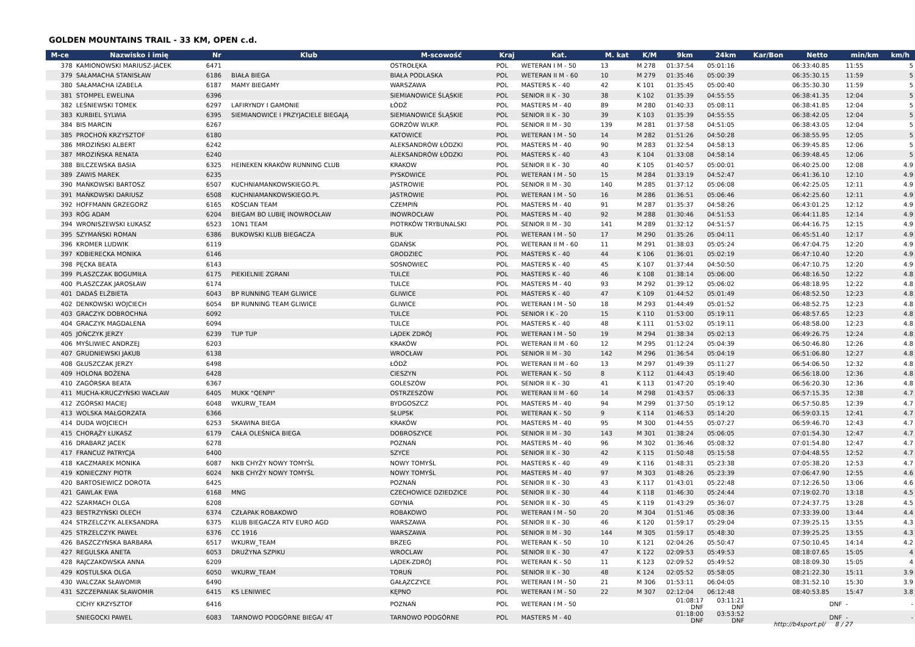GOLDEN MOUNTAINS TRAIL - 33 KM, OPEN c.d.
| M-ce | Nazwisko i imię | Nr | Klub | M-scowość | Kraj | Kat. | M. kat | K/M | 9km | 24km | Kar/Bon | Netto | min/km | km/h |
| --- | --- | --- | --- | --- | --- | --- | --- | --- | --- | --- | --- | --- | --- | --- |
| 378 | KAMIONOWSKI MARIUSZ-JACEK | 6471 | | OSTROŁĘKA | POL | WETERAN I M - 50 | 13 | M 278 | 01:37:54 | 05:01:16 | | 06:33:40.85 | 11:55 | 5 |
| 379 | SAŁAMACHA STANISŁAW | 6186 | BIAŁA BIEGA | BIAŁA PODLASKA | POL | WETERAN II M - 60 | 10 | M 279 | 01:35:46 | 05:00:39 | | 06:35:30.15 | 11:59 | 5 |
| 380 | SAŁAMACHA IZABELA | 6187 | MAMY BIEGAMY | WARSZAWA | POL | MASTERS K - 40 | 42 | K 101 | 01:35:45 | 05:00:40 | | 06:35:30.30 | 11:59 | 5 |
| 381 | STOMPEL EWELINA | 6396 | | SIEMIANOWICE ŚLĄSKIE | POL | SENIOR II K - 30 | 38 | K 102 | 01:35:39 | 04:55:55 | | 06:38:41.35 | 12:04 | 5 |
| 382 | LEŚNIEWSKI TOMEK | 6297 | LAFIRYNDY I GAMONIE | ŁÓDŹ | POL | MASTERS M - 40 | 89 | M 280 | 01:40:33 | 05:08:11 | | 06:38:41.85 | 12:04 | 5 |
| 383 | KURBIEL SYLWIA | 6395 | SIEMIANOWICE I PRZYJACIELE BIEGAJĄ | SIEMIANOWICE ŚLĄSKIE | POL | SENIOR II K - 30 | 39 | K 103 | 01:35:39 | 04:55:55 | | 06:38:42.05 | 12:04 | 5 |
| 384 | BIS MARCIN | 6267 | | GORZÓW WLKP. | POL | SENIOR II M - 30 | 139 | M 281 | 01:37:58 | 04:51:05 | | 06:38:43.05 | 12:04 | 5 |
| 385 | PROCHOŃ KRZYSZTOF | 6180 | | KATOWICE | POL | WETERAN I M - 50 | 14 | M 282 | 01:51:26 | 04:50:28 | | 06:38:55.95 | 12:05 | 5 |
| 386 | MROZIŃSKI ALBERT | 6242 | | ALEKSANDRÓW ŁÓDZKI | POL | MASTERS M - 40 | 90 | M 283 | 01:32:54 | 04:58:13 | | 06:39:45.85 | 12:06 | 5 |
| 387 | MROZIŃSKA RENATA | 6240 | | ALEKSANDRÓW ŁÓDZKI | POL | MASTERS K - 40 | 43 | K 104 | 01:33:08 | 04:58:14 | | 06:39:48.45 | 12:06 | 5 |
| 388 | BILCZEWSKA BASIA | 6325 | HEINEKEN KRAKÓW RUNNING CLUB | KRAKOW | POL | SENIOR II K - 30 | 40 | K 105 | 01:40:57 | 05:00:01 | | 06:40:25.00 | 12:08 | 4.9 |
| 389 | ZAWIS MAREK | 6235 | | PYSKOWICE | POL | WETERAN I M - 50 | 15 | M 284 | 01:33:19 | 04:52:47 | | 06:41:36.10 | 12:10 | 4.9 |
| 390 | MAŃKOWSKI BARTOSZ | 6507 | KUCHNIAMANKOWSKIEGO.PL | JASTROWIE | POL | SENIOR II M - 30 | 140 | M 285 | 01:37:12 | 05:06:08 | | 06:42:25.05 | 12:11 | 4.9 |
| 391 | MAŃKOWSKI DARIUSZ | 6508 | KUCHNIAMANKOWSKIEGO.PL | JASTROWIE | POL | WETERAN I M - 50 | 16 | M 286 | 01:36:51 | 05:06:46 | | 06:42:25.60 | 12:11 | 4.9 |
| 392 | HOFFMANN GRZEGORZ | 6165 | KOŚCIAN TEAM | CZEMPIŃ | POL | MASTERS M - 40 | 91 | M 287 | 01:35:37 | 04:58:26 | | 06:43:01.25 | 12:12 | 4.9 |
| 393 | RÓG ADAM | 6204 | BIEGAM BO LUBIĘ INOWROCŁAW | INOWROCŁAW | POL | MASTERS M - 40 | 92 | M 288 | 01:30:46 | 04:51:53 | | 06:44:11.85 | 12:14 | 4.9 |
| 394 | WRONISZEWSKI ŁUKASZ | 6523 | 1ON1 TEAM | PIOTRKÓW TRYBUNALSKI | POL | SENIOR II M - 30 | 141 | M 289 | 01:32:12 | 04:51:57 | | 06:44:16.75 | 12:15 | 4.9 |
| 395 | SZYMAŃSKI ROMAN | 6386 | BUKOWSKI KLUB BIEGACZA | BUK | POL | WETERAN I M - 50 | 17 | M 290 | 01:35:26 | 05:04:11 | | 06:45:51.40 | 12:17 | 4.9 |
| 396 | KROMER LUDWIK | 6119 | | GDAŃSK | POL | WETERAN II M - 60 | 11 | M 291 | 01:38:03 | 05:05:24 | | 06:47:04.75 | 12:20 | 4.9 |
| 397 | KOBIERECKA MONIKA | 6146 | | GRODZIEC | POL | MASTERS K - 40 | 44 | K 106 | 01:36:01 | 05:02:19 | | 06:47:10.40 | 12:20 | 4.9 |
| 398 | PĘCKA BEATA | 6143 | | SOSNOWIEC | POL | MASTERS K - 40 | 45 | K 107 | 01:37:44 | 04:50:50 | | 06:47:10.75 | 12:20 | 4.9 |
| 399 | PLASZCZAK BOGUMIŁA | 6175 | PIEKIELNIE ZGRANI | TULCE | POL | MASTERS K - 40 | 46 | K 108 | 01:38:14 | 05:06:00 | | 06:48:16.50 | 12:22 | 4.8 |
| 400 | PLASZCZAK JAROSŁAW | 6174 | | TULCE | POL | MASTERS M - 40 | 93 | M 292 | 01:39:12 | 05:06:02 | | 06:48:18.95 | 12:22 | 4.8 |
| 401 | DADAŚ ELŻBIETA | 6043 | BP RUNNING TEAM GLIWICE | GLIWICE | POL | MASTERS K - 40 | 47 | K 109 | 01:44:52 | 05:01:49 | | 06:48:52.50 | 12:23 | 4.8 |
| 402 | DENKOWSKI WOJCIECH | 6054 | BP RUNNING TEAM GLIWICE | GLIWICE | POL | WETERAN I M - 50 | 18 | M 293 | 01:44:49 | 05:01:52 | | 06:48:52.75 | 12:23 | 4.8 |
| 403 | GRACZYK DOBROCHNA | 6092 | | TULCE | POL | SENIOR I K - 20 | 15 | K 110 | 01:53:00 | 05:19:11 | | 06:48:57.65 | 12:23 | 4.8 |
| 404 | GRACZYK MAGDALENA | 6094 | | TULCE | POL | MASTERS K - 40 | 48 | K 111 | 01:53:02 | 05:19:11 | | 06:48:58.00 | 12:23 | 4.8 |
| 405 | JOŃCZYK JERZY | 6239 | TUP TUP | LĄDEK ZDRÓJ | POL | WETERAN I M - 50 | 19 | M 294 | 01:38:34 | 05:02:13 | | 06:49:26.75 | 12:24 | 4.8 |
| 406 | MYŚLIWIEC ANDRZEJ | 6203 | | KRAKÓW | POL | WETERAN II M - 60 | 12 | M 295 | 01:12:24 | 05:04:39 | | 06:50:46.80 | 12:26 | 4.8 |
| 407 | GRUDNIEWSKI JAKUB | 6138 | | WROCŁAW | POL | SENIOR II M - 30 | 142 | M 296 | 01:36:54 | 05:04:19 | | 06:51:06.80 | 12:27 | 4.8 |
| 408 | GŁUSZCZAK JERZY | 6498 | | ŁÓDŹ | POL | WETERAN II M - 60 | 13 | M 297 | 01:49:39 | 05:11:27 | | 06:54:06.50 | 12:32 | 4.8 |
| 409 | HOLONA BOŻENA | 6428 | | CIESZYN | POL | WETERAN K - 50 | 8 | K 112 | 01:44:43 | 05:19:40 | | 06:56:18.00 | 12:36 | 4.8 |
| 410 | ZAGÓRSKA BEATA | 6367 | | GOLESZÓW | POL | SENIOR II K - 30 | 41 | K 113 | 01:47:20 | 05:19:40 | | 06:56:20.30 | 12:36 | 4.8 |
| 411 | MUCHA-KRUCZYŃSKI WACŁAW | 6405 | MUKK "QENPI" | OSTRZESZÓW | POL | WETERAN II M - 60 | 14 | M 298 | 01:43:57 | 05:06:33 | | 06:57:15.35 | 12:38 | 4.7 |
| 412 | ZGÓRSKI MACIEJ | 6048 | WKURW_TEAM | BYDGOSZCZ | POL | MASTERS M - 40 | 94 | M 299 | 01:37:50 | 05:19:12 | | 06:57:50.85 | 12:39 | 4.7 |
| 413 | WOLSKA MAŁGORZATA | 6366 | | SŁUPSK | POL | WETERAN K - 50 | 9 | K 114 | 01:46:53 | 05:14:20 | | 06:59:03.15 | 12:41 | 4.7 |
| 414 | DUDA WOJCIECH | 6253 | SKAWINA BIEGA | KRAKÓW | POL | MASTERS M - 40 | 95 | M 300 | 01:44:55 | 05:07:27 | | 06:59:46.70 | 12:43 | 4.7 |
| 415 | CHORĄŻY ŁUKASZ | 6179 | CAŁA OLEŚNICA BIEGA | DOBROSZYCE | POL | SENIOR II M - 30 | 143 | M 301 | 01:38:24 | 05:06:05 | | 07:01:54.30 | 12:47 | 4.7 |
| 416 | DRABARZ JACEK | 6278 | | POZNAŃ | POL | MASTERS M - 40 | 96 | M 302 | 01:36:46 | 05:08:32 | | 07:01:54.80 | 12:47 | 4.7 |
| 417 | FRANCUZ PATRYCJA | 6400 | | SZYCE | POL | SENIOR II K - 30 | 42 | K 115 | 01:50:48 | 05:15:58 | | 07:04:48.55 | 12:52 | 4.7 |
| 418 | KACZMAREK MONIKA | 6087 | NKB CHYŻY NOWY TOMYŚL | NOWY TOMYŚL | POL | MASTERS K - 40 | 49 | K 116 | 01:48:31 | 05:23:38 | | 07:05:38.20 | 12:53 | 4.7 |
| 419 | KONIECZNY PIOTR | 6024 | NKB CHYŻY NOWY TOMYŚL | NOWY TOMYŚL | POL | MASTERS M - 40 | 97 | M 303 | 01:48:26 | 05:23:39 | | 07:06:47.90 | 12:55 | 4.6 |
| 420 | BARTOSIEWICZ DOROTA | 6425 | | POZNAŃ | POL | SENIOR II K - 30 | 43 | K 117 | 01:43:01 | 05:22:48 | | 07:12:26.50 | 13:06 | 4.6 |
| 421 | GAWLAK EWA | 6168 | MNG | CZECHOWICE DZIEDZICE | POL | SENIOR II K - 30 | 44 | K 118 | 01:46:30 | 05:24:44 | | 07:19:02.70 | 13:18 | 4.5 |
| 422 | SZARMACH OLGA | 6208 | | GDYNIA | POL | SENIOR II K - 30 | 45 | K 119 | 01:43:29 | 05:36:07 | | 07:24:37.75 | 13:28 | 4.5 |
| 423 | BESTRZYŃSKI OLECH | 6374 | CZŁAPAK ROBAKOWO | ROBAKOWO | POL | WETERAN I M - 50 | 20 | M 304 | 01:51:46 | 05:08:36 | | 07:33:39.00 | 13:44 | 4.4 |
| 424 | STRZELCZYK ALEKSANDRA | 6375 | KLUB BIEGACZA RTV EURO AGD | WARSZAWA | POL | SENIOR II K - 30 | 46 | K 120 | 01:59:17 | 05:29:04 | | 07:39:25.15 | 13:55 | 4.3 |
| 425 | STRZELCZYK PAWEŁ | 6376 | CC 1916 | WARSZAWA | POL | SENIOR II M - 30 | 144 | M 305 | 01:59:17 | 05:48:30 | | 07:39:25.25 | 13:55 | 4.3 |
| 426 | BASZCZYŃSKA BARBARA | 6517 | WKURW_TEAM | BRZEG | POL | WETERAN K - 50 | 10 | K 121 | 02:04:26 | 05:50:47 | | 07:50:10.45 | 14:14 | 4.2 |
| 427 | REGULSKA ANETA | 6053 | DRUŻYNA SZPIKU | WROCLAW | POL | SENIOR II K - 30 | 47 | K 122 | 02:09:53 | 05:49:53 | | 08:18:07.65 | 15:05 | 4 |
| 428 | RAJCZAKOWSKA ANNA | 6209 | | LĄDEK-ZDRÓJ | POL | WETERAN K - 50 | 11 | K 123 | 02:09:52 | 05:49:52 | | 08:18:09.30 | 15:05 | 4 |
| 429 | KOSTULSKA OLGA | 6050 | WKURW_TEAM | TORUŃ | POL | SENIOR II K - 30 | 48 | K 124 | 02:05:52 | 05:58:05 | | 08:21:22.30 | 15:11 | 3.9 |
| 430 | WALCZAK SŁAWOMIR | 6490 | | GAŁĄZCZYCE | POL | WETERAN I M - 50 | 21 | M 306 | 01:53:11 | 06:04:05 | | 08:31:52.10 | 15:30 | 3.9 |
| 431 | SZCZEPANIAK SŁAWOMIR | 6415 | KS LENIWIEC | KĘPNO | POL | WETERAN I M - 50 | 22 | M 307 | 02:12:04 | 06:12:48 | | 08:40:53.85 | 15:47 | 3.8 |
| | CICHY KRZYSZTOF | 6416 | | POZNAŃ | POL | WETERAN I M - 50 | | | 01:08:17 DNF | 03:11:21 DNF | | DNF | - | - |
| | SNIEGOCKI PAWEL | 6083 | TARNOWO PODGÓRNE BIEGA/ 4T | TARNOWO PODGÓRNE | POL | MASTERS M - 40 | | | 01:18:00 DNF | 03:53:52 DNF | | DNF | - | - |
http://b4sport.pl/ 8 / 27